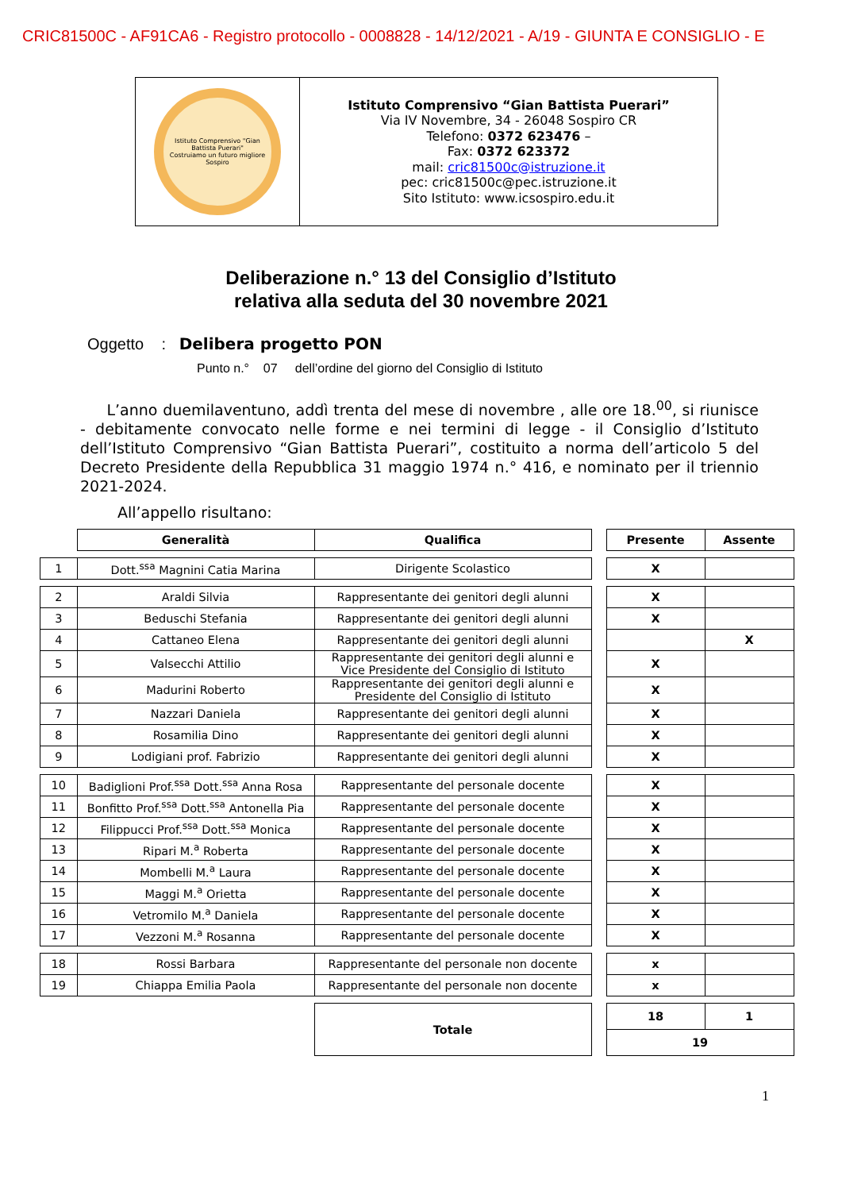CRIC81500C - AF91CA6 - Registro protocollo - 0008828 - 14/12/2021 - A/19 - GIUNTA E CONSIGLIO - E
| Istituto Comprensivo "Gian Battista Puerari" Costruiamo un futuro migliore Sospiro | Istituto Comprensivo “Gian Battista Puerari” Via IV Novembre, 34 - 26048 Sospiro CR Telefono: 0372 623476 – Fax: 0372 623372 mail: cric81500c@istruzione.it pec: cric81500c@pec.istruzione.it Sito Istituto: www.icsospiro.edu.it |
Deliberazione n.° 13 del Consiglio d’Istituto
relativa alla seduta del 30 novembre 2021
Oggetto : Delibera progetto PON
Punto n.° 07 dell’ordine del giorno del Consiglio di Istituto
L’anno duemilaventuno, addì trenta del mese di novembre , alle ore 18.<sup>00</sup>, si riunisce - debitamente convocato nelle forme e nei termini di legge - il Consiglio d’Istituto dell’Istituto Comprensivo “Gian Battista Puerari”, costituito a norma dell’articolo 5 del Decreto Presidente della Repubblica 31 maggio 1974 n.° 416, e nominato per il triennio 2021-2024.
All’appello risultano:
| | Generalità | Qualifica | | Presente | Assente |
| 1 | Dott.<sup>ssa</sup> Magnini Catia Marina | Dirigente Scolastico | | X | |
| 2 | Araldi Silvia | Rappresentante dei genitori degli alunni | | X | |
| 3 | Beduschi Stefania | Rappresentante dei genitori degli alunni | | X | |
| 4 | Cattaneo Elena | Rappresentante dei genitori degli alunni | | | X |
| 5 | Valsecchi Attilio | Rappresentante dei genitori degli alunni e Vice Presidente del Consiglio di Istituto | | X | |
| 6 | Madurini Roberto | Rappresentante dei genitori degli alunni e Presidente del Consiglio di Istituto | | X | |
| 7 | Nazzari Daniela | Rappresentante dei genitori degli alunni | | X | |
| 8 | Rosamilia Dino | Rappresentante dei genitori degli alunni | | X | |
| 9 | Lodigiani prof. Fabrizio | Rappresentante dei genitori degli alunni | | X | |
| 10 | Badiglioni Prof.<sup>ssa</sup> Dott.<sup>ssa</sup> Anna Rosa | Rappresentante del personale docente | | X | |
| 11 | Bonfitto Prof.<sup>ssa</sup> Dott.<sup>ssa</sup> Antonella Pia | Rappresentante del personale docente | | X | |
| 12 | Filippucci Prof.<sup>ssa</sup> Dott.<sup>ssa</sup> Monica | Rappresentante del personale docente | | X | |
| 13 | Ripari M.<sup>a</sup> Roberta | Rappresentante del personale docente | | X | |
| 14 | Mombelli M.<sup>a</sup> Laura | Rappresentante del personale docente | | X | |
| 15 | Maggi M.<sup>a</sup> Orietta | Rappresentante del personale docente | | X | |
| 16 | Vetromilo M.<sup>a</sup> Daniela | Rappresentante del personale docente | | X | |
| 17 | Vezzoni M.<sup>a</sup> Rosanna | Rappresentante del personale docente | | X | |
| 18 | Rossi Barbara | Rappresentante del personale non docente | | x | |
| 19 | Chiappa Emilia Paola | Rappresentante del personale non docente | | x | |
| | | Totale | | 18 | 1 |
| | | | | 19 | |
1